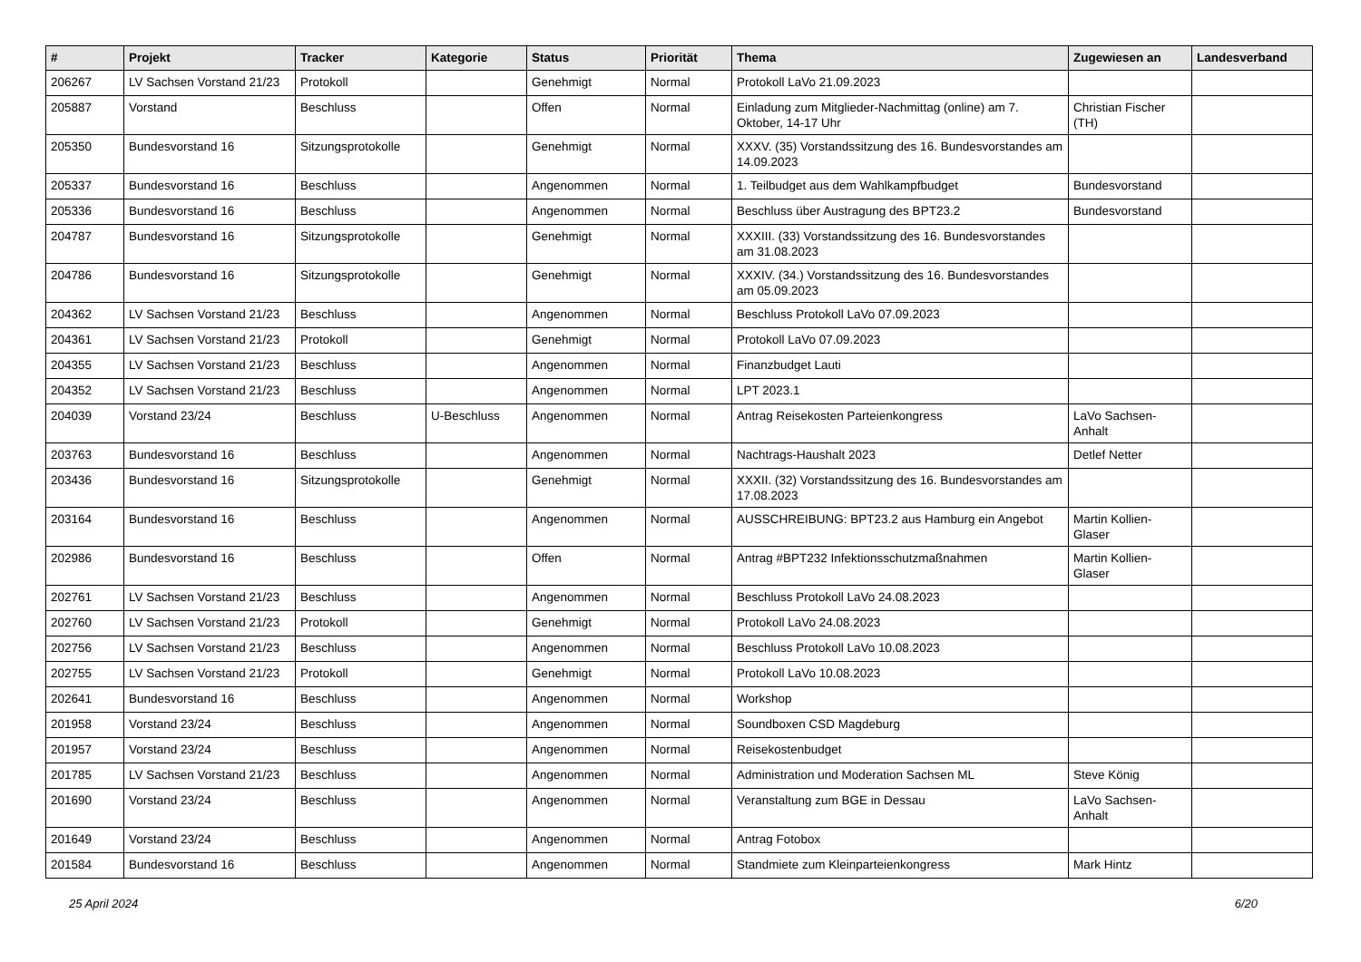| # | Projekt | Tracker | Kategorie | Status | Priorität | Thema | Zugewiesen an | Landesverband |
| --- | --- | --- | --- | --- | --- | --- | --- | --- |
| 206267 | LV Sachsen Vorstand 21/23 | Protokoll | | Genehmigt | Normal | Protokoll LaVo 21.09.2023 | | |
| 205887 | Vorstand | Beschluss | | Offen | Normal | Einladung zum Mitglieder-Nachmittag (online) am 7. Oktober, 14-17 Uhr | Christian Fischer (TH) | |
| 205350 | Bundesvorstand 16 | Sitzungsprotokolle | | Genehmigt | Normal | XXXV. (35) Vorstandssitzung des 16. Bundesvorstandes am 14.09.2023 | | |
| 205337 | Bundesvorstand 16 | Beschluss | | Angenommen | Normal | 1. Teilbudget aus dem Wahlkampfbudget | Bundesvorstand | |
| 205336 | Bundesvorstand 16 | Beschluss | | Angenommen | Normal | Beschluss über Austragung des BPT23.2 | Bundesvorstand | |
| 204787 | Bundesvorstand 16 | Sitzungsprotokolle | | Genehmigt | Normal | XXXIII. (33) Vorstandssitzung des 16. Bundesvorstandes am 31.08.2023 | | |
| 204786 | Bundesvorstand 16 | Sitzungsprotokolle | | Genehmigt | Normal | XXXIV. (34.) Vorstandssitzung des 16. Bundesvorstandes am 05.09.2023 | | |
| 204362 | LV Sachsen Vorstand 21/23 | Beschluss | | Angenommen | Normal | Beschluss Protokoll LaVo 07.09.2023 | | |
| 204361 | LV Sachsen Vorstand 21/23 | Protokoll | | Genehmigt | Normal | Protokoll LaVo 07.09.2023 | | |
| 204355 | LV Sachsen Vorstand 21/23 | Beschluss | | Angenommen | Normal | Finanzbudget Lauti | | |
| 204352 | LV Sachsen Vorstand 21/23 | Beschluss | | Angenommen | Normal | LPT 2023.1 | | |
| 204039 | Vorstand 23/24 | Beschluss | U-Beschluss | Angenommen | Normal | Antrag Reisekosten Parteienkongress | LaVo Sachsen-Anhalt | |
| 203763 | Bundesvorstand 16 | Beschluss | | Angenommen | Normal | Nachtrags-Haushalt 2023 | Detlef Netter | |
| 203436 | Bundesvorstand 16 | Sitzungsprotokolle | | Genehmigt | Normal | XXXII. (32) Vorstandssitzung des 16. Bundesvorstandes am 17.08.2023 | | |
| 203164 | Bundesvorstand 16 | Beschluss | | Angenommen | Normal | AUSSCHREIBUNG: BPT23.2 aus Hamburg ein Angebot | Martin Kollien-Glaser | |
| 202986 | Bundesvorstand 16 | Beschluss | | Offen | Normal | Antrag #BPT232 Infektionsschutzmaßnahmen | Martin Kollien-Glaser | |
| 202761 | LV Sachsen Vorstand 21/23 | Beschluss | | Angenommen | Normal | Beschluss Protokoll LaVo 24.08.2023 | | |
| 202760 | LV Sachsen Vorstand 21/23 | Protokoll | | Genehmigt | Normal | Protokoll LaVo 24.08.2023 | | |
| 202756 | LV Sachsen Vorstand 21/23 | Beschluss | | Angenommen | Normal | Beschluss Protokoll LaVo 10.08.2023 | | |
| 202755 | LV Sachsen Vorstand 21/23 | Protokoll | | Genehmigt | Normal | Protokoll LaVo 10.08.2023 | | |
| 202641 | Bundesvorstand 16 | Beschluss | | Angenommen | Normal | Workshop | | |
| 201958 | Vorstand 23/24 | Beschluss | | Angenommen | Normal | Soundboxen CSD Magdeburg | | |
| 201957 | Vorstand 23/24 | Beschluss | | Angenommen | Normal | Reisekostenbudget | | |
| 201785 | LV Sachsen Vorstand 21/23 | Beschluss | | Angenommen | Normal | Administration und Moderation Sachsen ML | Steve König | |
| 201690 | Vorstand 23/24 | Beschluss | | Angenommen | Normal | Veranstaltung zum BGE in Dessau | LaVo Sachsen-Anhalt | |
| 201649 | Vorstand 23/24 | Beschluss | | Angenommen | Normal | Antrag Fotobox | | |
| 201584 | Bundesvorstand 16 | Beschluss | | Angenommen | Normal | Standmiete zum Kleinparteienkongress | Mark Hintz | |
25 April 2024 6/20